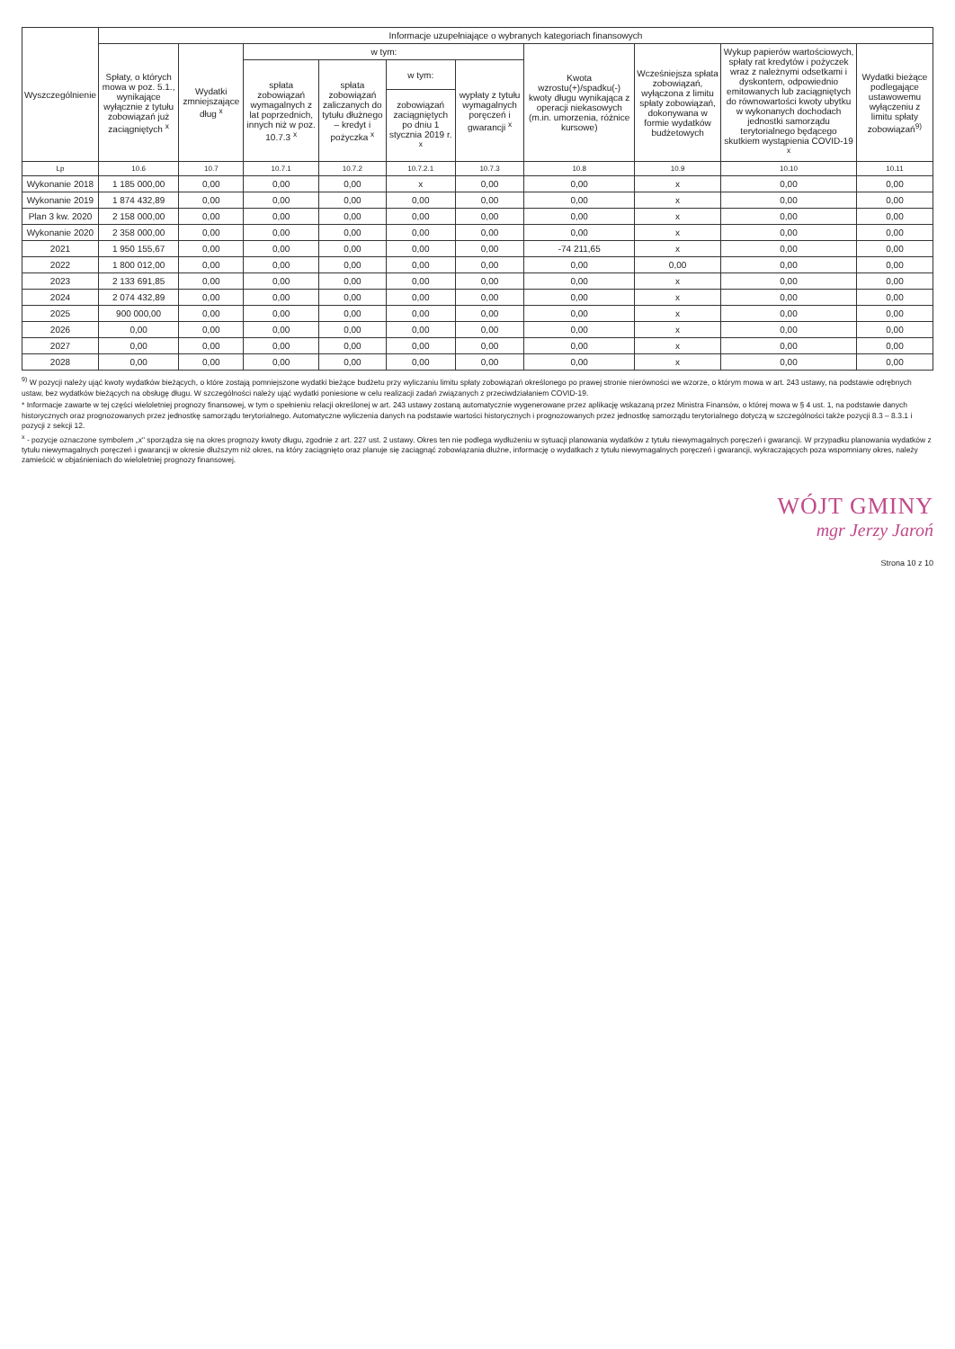| Wyszczególnienie | Informacje uzupełniające o wybranych kategoriach finansowych | | | | | | | | | |
| --- | --- | --- | --- | --- | --- | --- | --- | --- | --- | --- |
| | Spłaty, o których mowa w poz. 5.1., wynikające wyłącznie z tytułu zobowiązań już zaciągniętych <sup>x</sup> | Wydatki zmniejszające dług <sup>x</sup> | w tym: | | | | Kwota wzrostu(+)/spadku(-) kwoty długu wynikająca z operacji niekasowych (m.in. umorzenia, różnice kursowe) | Wcześniejsza spłata zobowiązań, wyłączona z limitu spłaty zobowiązań, dokonywana w formie wydatków budżetowych | Wykup papierów wartościowych, spłaty rat kredytów i pożyczek wraz z należnymi odsetkami i dyskontem, odpowiednio emitowanych lub zaciągniętych do równowartości kwoty ubytku w wykonanych dochodach jednostki samorządu terytorialnego będącego skutkiem wystąpienia COVID-19 <sup>x</sup> | Wydatki bieżące podlegające ustawowemu wyłączeniu z limitu spłaty zobowiązań<sup>9)</sup> |
| | | | spłata zobowiązań wymagalnych z lat poprzednich, innych niż w poz. 10.7.3 <sup>x</sup> | spłata zobowiązań zaliczanych do tytułu dłużnego – kredyt i pożyczka <sup>x</sup> | w tym: | wypłaty z tytułu wymagalnych poręczeń i gwarancji <sup>x</sup> | | | | |
| | | | | | zobowiązań zaciągniętych po dniu 1 stycznia 2019 r. <sup>x</sup> | | | | | |
| Lp | 10.6 | 10.7 | 10.7.1 | 10.7.2 | 10.7.2.1 | 10.7.3 | 10.8 | 10.9 | 10.10 | 10.11 |
| Wykonanie 2018 | 1 185 000,00 | 0,00 | 0,00 | 0,00 | x | 0,00 | 0,00 | x | 0,00 | 0,00 |
| Wykonanie 2019 | 1 874 432,89 | 0,00 | 0,00 | 0,00 | 0,00 | 0,00 | 0,00 | x | 0,00 | 0,00 |
| Plan 3 kw. 2020 | 2 158 000,00 | 0,00 | 0,00 | 0,00 | 0,00 | 0,00 | 0,00 | x | 0,00 | 0,00 |
| Wykonanie 2020 | 2 358 000,00 | 0,00 | 0,00 | 0,00 | 0,00 | 0,00 | 0,00 | x | 0,00 | 0,00 |
| 2021 | 1 950 155,67 | 0,00 | 0,00 | 0,00 | 0,00 | 0,00 | -74 211,65 | x | 0,00 | 0,00 |
| 2022 | 1 800 012,00 | 0,00 | 0,00 | 0,00 | 0,00 | 0,00 | 0,00 | 0,00 | 0,00 | 0,00 |
| 2023 | 2 133 691,85 | 0,00 | 0,00 | 0,00 | 0,00 | 0,00 | 0,00 | x | 0,00 | 0,00 |
| 2024 | 2 074 432,89 | 0,00 | 0,00 | 0,00 | 0,00 | 0,00 | 0,00 | x | 0,00 | 0,00 |
| 2025 | 900 000,00 | 0,00 | 0,00 | 0,00 | 0,00 | 0,00 | 0,00 | x | 0,00 | 0,00 |
| 2026 | 0,00 | 0,00 | 0,00 | 0,00 | 0,00 | 0,00 | 0,00 | x | 0,00 | 0,00 |
| 2027 | 0,00 | 0,00 | 0,00 | 0,00 | 0,00 | 0,00 | 0,00 | x | 0,00 | 0,00 |
| 2028 | 0,00 | 0,00 | 0,00 | 0,00 | 0,00 | 0,00 | 0,00 | x | 0,00 | 0,00 |
<sup>9)</sup> W pozycji należy ująć kwoty wydatków bieżących, o które zostają pomniejszone wydatki bieżące budżetu przy wyliczaniu limitu spłaty zobowiązań określonego po prawej stronie nierówności we wzorze, o którym mowa w art. 243 ustawy, na podstawie odrębnych ustaw, bez wydatków bieżących na obsługę długu. W szczególności należy ująć wydatki poniesione w celu realizacji zadań związanych z przeciwdziałaniem COVID-19.
* Informacje zawarte w tej części wieloletniej prognozy finansowej, w tym o spełnieniu relacji określonej w art. 243 ustawy zostaną automatycznie wygenerowane przez aplikację wskazaną przez Ministra Finansów, o której mowa w § 4 ust. 1, na podstawie danych historycznych oraz prognozowanych przez jednostkę samorządu terytorialnego. Automatyczne wyliczenia danych na podstawie wartości historycznych i prognozowanych przez jednostkę samorządu terytorialnego dotyczą w szczególności także pozycji 8.3 – 8.3.1 i pozycji z sekcji 12.
<sup>x</sup> - pozycje oznaczone symbolem „x" sporządza się na okres prognozy kwoty długu, zgodnie z art. 227 ust. 2 ustawy. Okres ten nie podlega wydłużeniu w sytuacji planowania wydatków z tytułu niewymagalnych poręczeń i gwarancji. W przypadku planowania wydatków z tytułu niewymagalnych poręczeń i gwarancji w okresie dłuższym niż okres, na który zaciągnięto oraz planuje się zaciągnąć zobowiązania dłużne, informację o wydatkach z tytułu niewymagalnych poręczeń i gwarancji, wykraczających poza wspomniany okres, należy zamieścić w objaśnieniach do wieloletniej prognozy finansowej.
WÓJT GMINY
mgr Jerzy Jaroń
Strona 10 z 10